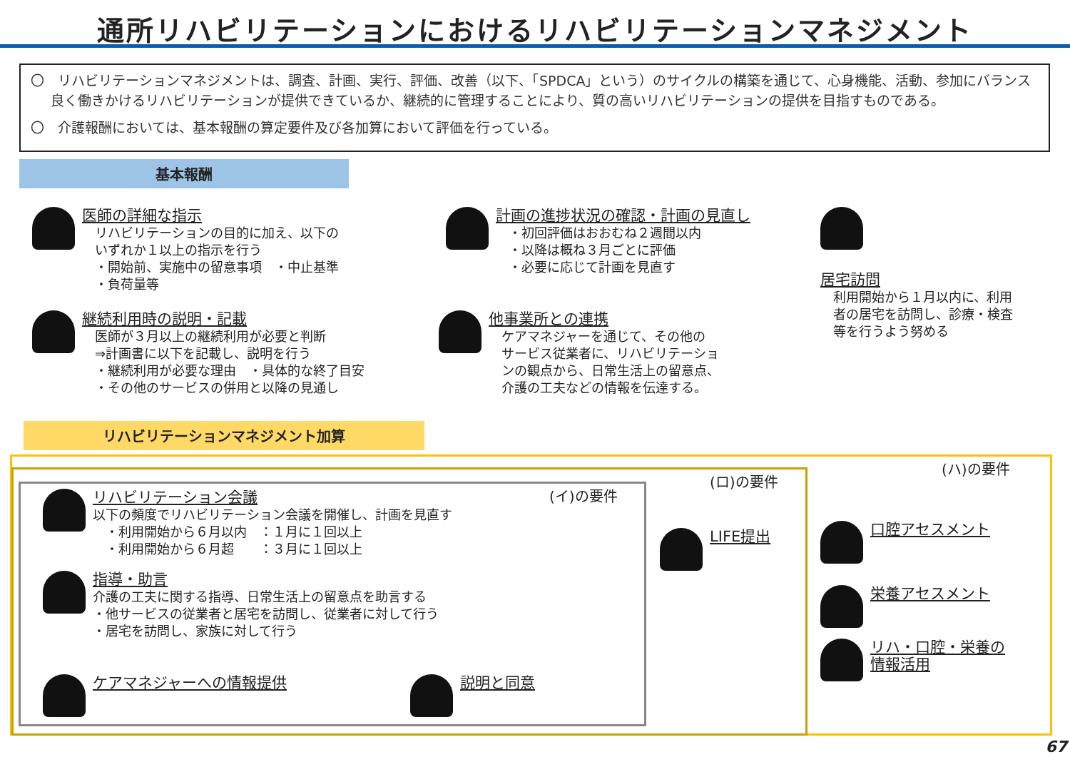通所リハビリテーションにおけるリハビリテーションマネジメント
〇　リハビリテーションマネジメントは、調査、計画、実行、評価、改善（以下、「SPDCA」という）のサイクルの構築を通じて、心身機能、活動、参加にバランス良く働きかけるリハビリテーションが提供できているか、継続的に管理することにより、質の高いリハビリテーションの提供を目指すものである。
〇　介護報酬においては、基本報酬の算定要件及び各加算において評価を行っている。
基本報酬
医師の詳細な指示
　リハビリテーションの目的に加え、以下の
　いずれか１以上の指示を行う
　・開始前、実施中の留意事項　・中止基準
　・負荷量等
継続利用時の説明・記載
　医師が３月以上の継続利用が必要と判断
　⇒計画書に以下を記載し、説明を行う
　・継続利用が必要な理由　・具体的な終了目安
　・その他のサービスの併用と以降の見通し
計画の進捗状況の確認・計画の見直し
　・初回評価はおおむね２週間以内
　・以降は概ね３月ごとに評価
　・必要に応じて計画を見直す
他事業所との連携
　ケアマネジャーを通じて、その他の
　サービス従業者に、リハビリテーショ
　ンの観点から、日常生活上の留意点、
　介護の工夫などの情報を伝達する。
居宅訪問
　利用開始から１月以内に、利用
　者の居宅を訪問し、診療・検査
　等を行うよう努める
リハビリテーションマネジメント加算
(ハ)の要件
(ロ)の要件
(イ)の要件
リハビリテーション会議
以下の頻度でリハビリテーション会議を開催し、計画を見直す
　・利用開始から６月以内　：１月に１回以上
　・利用開始から６月超　　：３月に１回以上
指導・助言
介護の工夫に関する指導、日常生活上の留意点を助言する
・他サービスの従業者と居宅を訪問し、従業者に対して行う
・居宅を訪問し、家族に対して行う
ケアマネジャーへの情報提供 説明と同意
LIFE提出 口腔アセスメント
栄養アセスメント
リハ・口腔・栄養の
情報活用
67